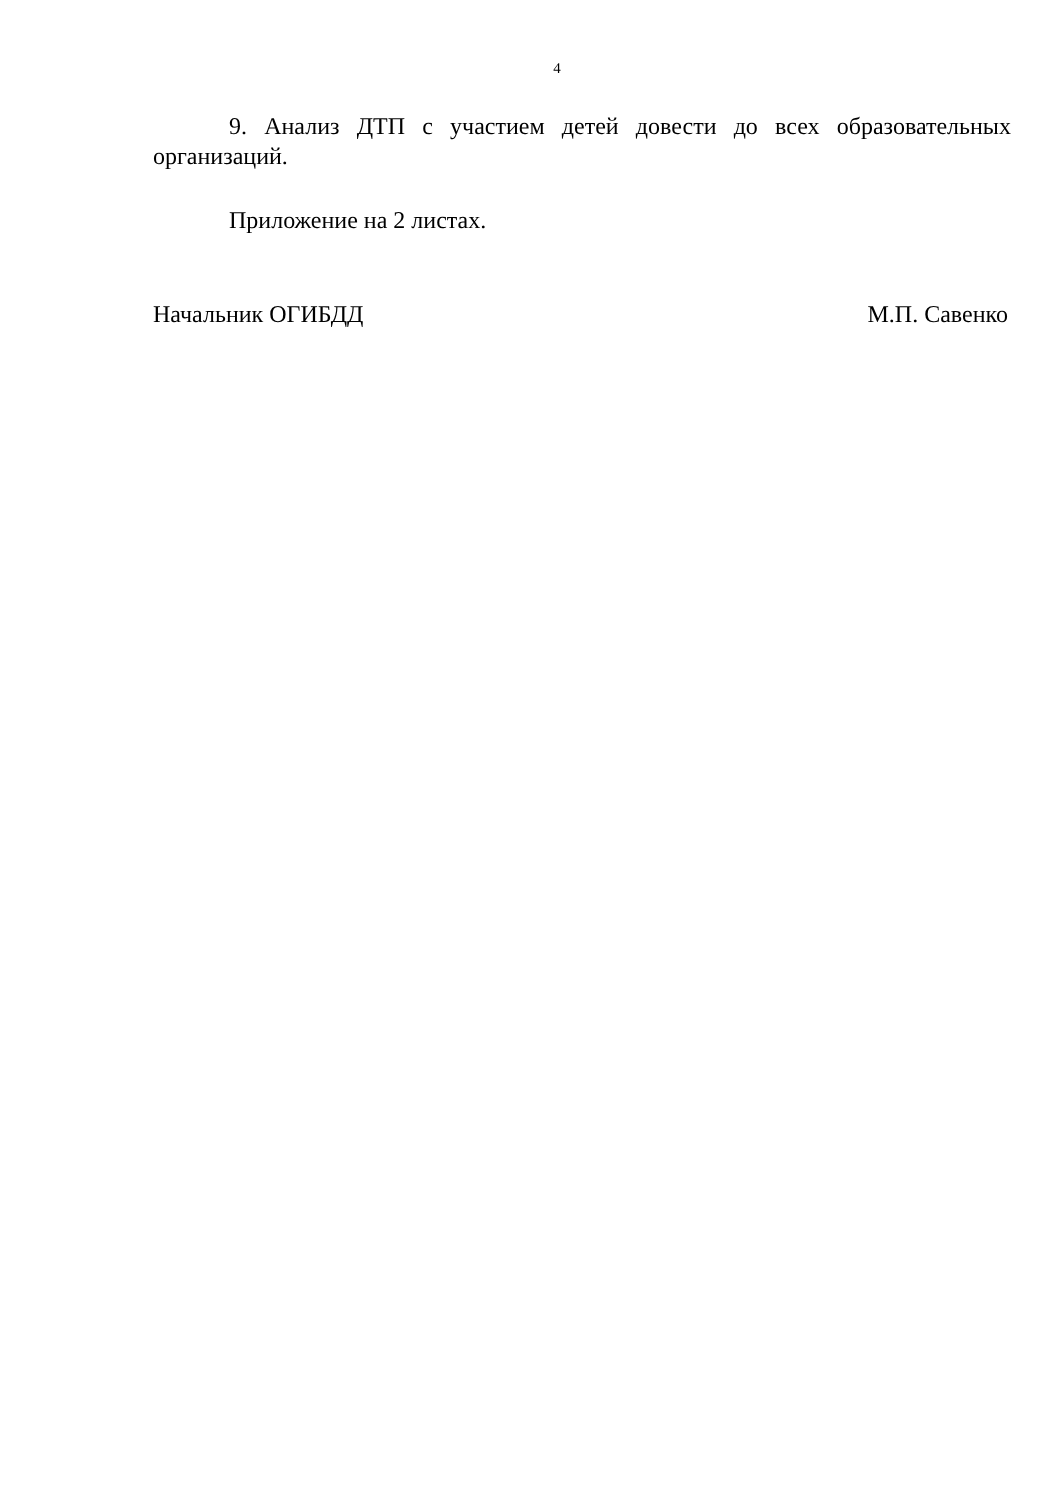4
9. Анализ ДТП с участием детей довести до всех образовательных организаций.
Приложение на 2 листах.
Начальник ОГИБДД М.П. Савенко